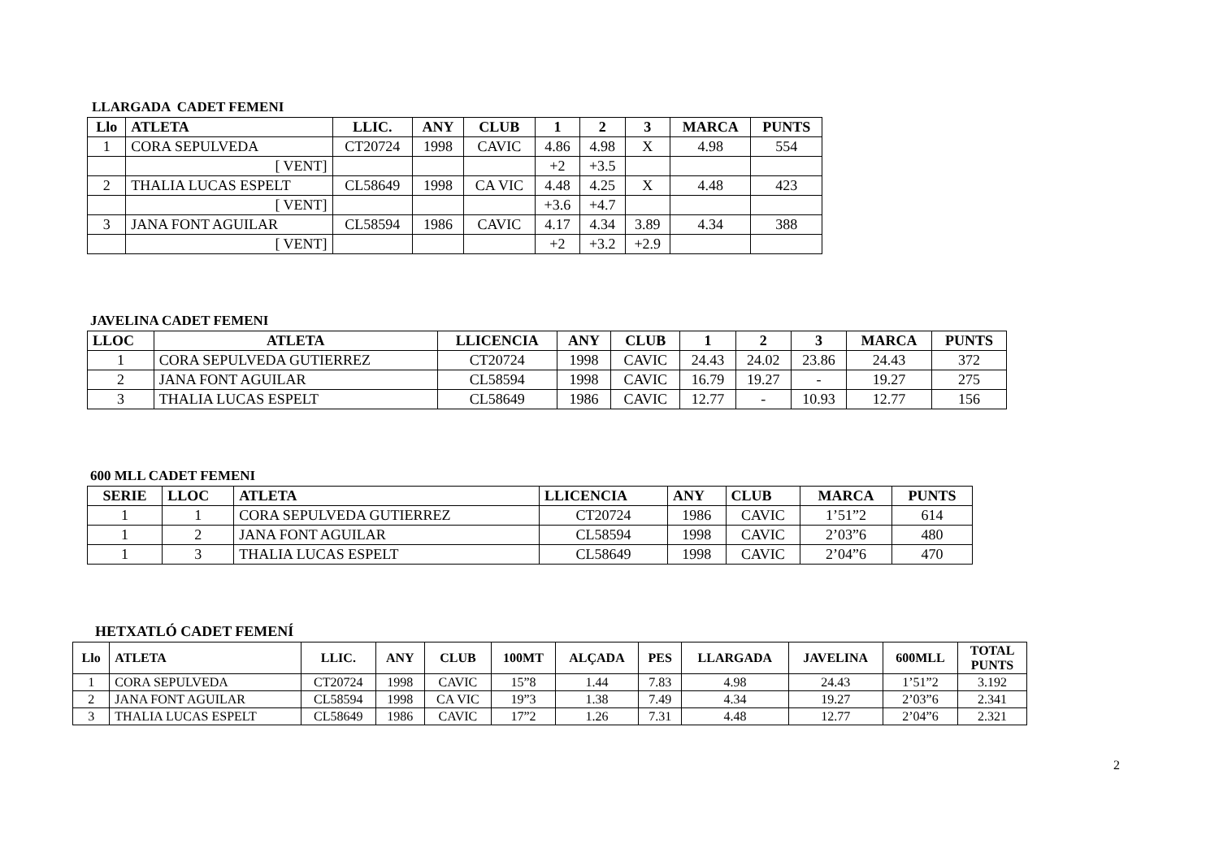LLARGADA CADET FEMENI
| Llo | ATLETA | LLIC. | ANY | CLUB | 1 | 2 | 3 | MARCA | PUNTS |
| --- | --- | --- | --- | --- | --- | --- | --- | --- | --- |
| 1 | CORA SEPULVEDA | CT20724 | 1998 | CAVIC | 4.86 | 4.98 | X | 4.98 | 554 |
| | [ VENT] | | | | +2 | +3.5 | | | |
| 2 | THALIA LUCAS ESPELT | CL58649 | 1998 | CA VIC | 4.48 | 4.25 | X | 4.48 | 423 |
| | [ VENT] | | | | +3.6 | +4.7 | | | |
| 3 | JANA FONT AGUILAR | CL58594 | 1986 | CAVIC | 4.17 | 4.34 | 3.89 | 4.34 | 388 |
| | [ VENT] | | | | +2 | +3.2 | +2.9 | | |
JAVELINA CADET FEMENI
| LLOC | ATLETA | LLICENCIA | ANY | CLUB | 1 | 2 | 3 | MARCA | PUNTS |
| --- | --- | --- | --- | --- | --- | --- | --- | --- | --- |
| 1 | CORA SEPULVEDA GUTIERREZ | CT20724 | 1998 | CAVIC | 24.43 | 24.02 | 23.86 | 24.43 | 372 |
| 2 | JANA FONT AGUILAR | CL58594 | 1998 | CAVIC | 16.79 | 19.27 | - | 19.27 | 275 |
| 3 | THALIA LUCAS ESPELT | CL58649 | 1986 | CAVIC | 12.77 | - | 10.93 | 12.77 | 156 |
600 MLL CADET FEMENI
| SERIE | LLOC | ATLETA | LLICENCIA | ANY | CLUB | MARCA | PUNTS |
| --- | --- | --- | --- | --- | --- | --- | --- |
| 1 | 1 | CORA SEPULVEDA GUTIERREZ | CT20724 | 1986 | CAVIC | 1’51”2 | 614 |
| 1 | 2 | JANA FONT AGUILAR | CL58594 | 1998 | CAVIC | 2’03”6 | 480 |
| 1 | 3 | THALIA LUCAS ESPELT | CL58649 | 1998 | CAVIC | 2’04”6 | 470 |
HETXATLÓ CADET FEMENÍ
| Llo | ATLETA | LLIC. | ANY | CLUB | 100MT | ALÇADA | PES | LLARGADA | JAVELINA | 600MLL | TOTAL PUNTS |
| --- | --- | --- | --- | --- | --- | --- | --- | --- | --- | --- | --- |
| 1 | CORA SEPULVEDA | CT20724 | 1998 | CAVIC | 15”8 | 1.44 | 7.83 | 4.98 | 24.43 | 1’51”2 | 3.192 |
| 2 | JANA FONT AGUILAR | CL58594 | 1998 | CA VIC | 19”3 | 1.38 | 7.49 | 4.34 | 19.27 | 2’03”6 | 2.341 |
| 3 | THALIA LUCAS ESPELT | CL58649 | 1986 | CAVIC | 17”2 | 1.26 | 7.31 | 4.48 | 12.77 | 2’04”6 | 2.321 |
2